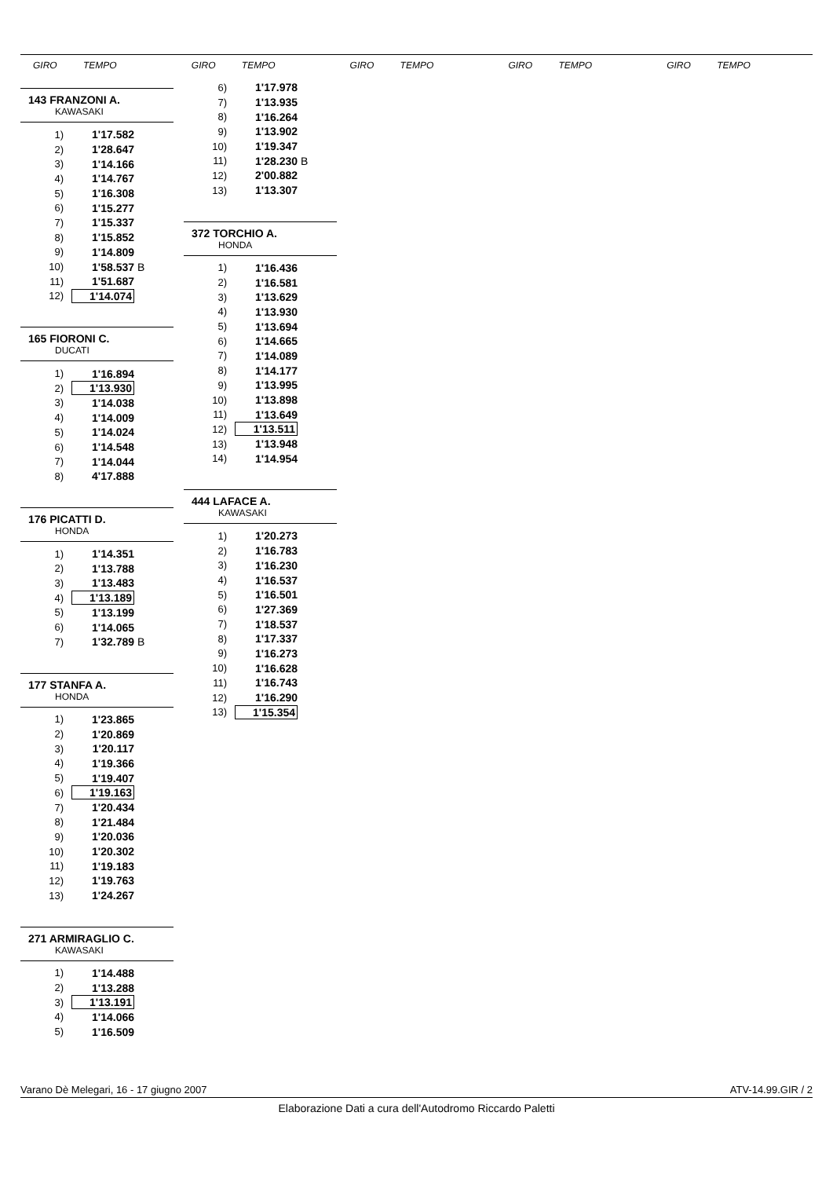GIRO TEMPO GIRO TEMPO GIRO TEMPO GIRO TEMPO GIRO TEMPO
143 FRANZONI A.
KAWASAKI
| 1) | 1'17.582 | |
| 2) | 1'28.647 | |
| 3) | 1'14.166 | |
| 4) | 1'14.767 | |
| 5) | 1'16.308 | |
| 6) | 1'15.277 | |
| 7) | 1'15.337 | |
| 8) | 1'15.852 | |
| 9) | 1'14.809 | |
| 10) | 1'58.537 | B |
| 11) | 1'51.687 | |
| 12) | 1'14.074 | |
165 FIORONI C.
DUCATI
| 1) | 1'16.894 |
| 2) | 1'13.930 |
| 3) | 1'14.038 |
| 4) | 1'14.009 |
| 5) | 1'14.024 |
| 6) | 1'14.548 |
| 7) | 1'14.044 |
| 8) | 4'17.888 |
176 PICATTI D.
HONDA
| 1) | 1'14.351 | |
| 2) | 1'13.788 | |
| 3) | 1'13.483 | |
| 4) | 1'13.189 | |
| 5) | 1'13.199 | |
| 6) | 1'14.065 | |
| 7) | 1'32.789 | B |
177 STANFA A.
HONDA
| 1) | 1'23.865 |
| 2) | 1'20.869 |
| 3) | 1'20.117 |
| 4) | 1'19.366 |
| 5) | 1'19.407 |
| 6) | 1'19.163 |
| 7) | 1'20.434 |
| 8) | 1'21.484 |
| 9) | 1'20.036 |
| 10) | 1'20.302 |
| 11) | 1'19.183 |
| 12) | 1'19.763 |
| 13) | 1'24.267 |
271 ARMIRAGLIO C.
KAWASAKI
| 1) | 1'14.488 |
| 2) | 1'13.288 |
| 3) | 1'13.191 |
| 4) | 1'14.066 |
| 5) | 1'16.509 |
| 6) | 1'17.978 | |
| 7) | 1'13.935 | |
| 8) | 1'16.264 | |
| 9) | 1'13.902 | |
| 10) | 1'19.347 | |
| 11) | 1'28.230 | B |
| 12) | 2'00.882 | |
| 13) | 1'13.307 | |
372 TORCHIO A.
HONDA
| 1) | 1'16.436 |
| 2) | 1'16.581 |
| 3) | 1'13.629 |
| 4) | 1'13.930 |
| 5) | 1'13.694 |
| 6) | 1'14.665 |
| 7) | 1'14.089 |
| 8) | 1'14.177 |
| 9) | 1'13.995 |
| 10) | 1'13.898 |
| 11) | 1'13.649 |
| 12) | 1'13.511 |
| 13) | 1'13.948 |
| 14) | 1'14.954 |
444 LAFACE A.
KAWASAKI
| 1) | 1'20.273 |
| 2) | 1'16.783 |
| 3) | 1'16.230 |
| 4) | 1'16.537 |
| 5) | 1'16.501 |
| 6) | 1'27.369 |
| 7) | 1'18.537 |
| 8) | 1'17.337 |
| 9) | 1'16.273 |
| 10) | 1'16.628 |
| 11) | 1'16.743 |
| 12) | 1'16.290 |
| 13) | 1'15.354 |
Varano Dè Melegari, 16 - 17 giugno 2007 ATV-14.99.GIR / 2
Elaborazione Dati a cura dell'Autodromo Riccardo Paletti